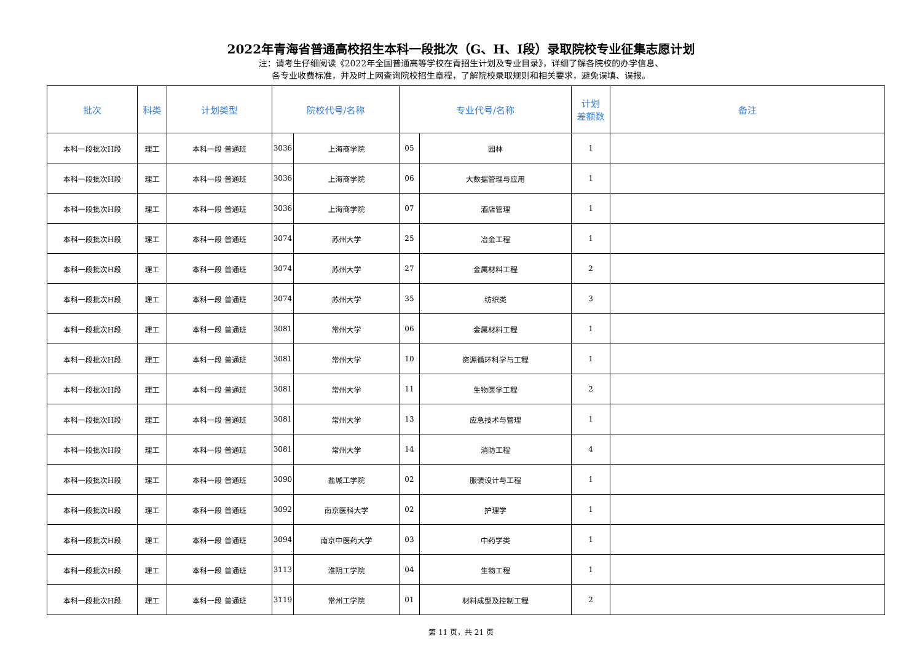2022年青海省普通高校招生本科一段批次（G、H、I段）录取院校专业征集志愿计划
注：请考生仔细阅读《2022年全国普通高等学校在青招生计划及专业目录》，详细了解各院校的办学信息、
各专业收费标准，并及时上网查询院校招生章程，了解院校录取规则和相关要求，避免误填、误报。
| 批次 | 科类 | 计划类型 | 院校代号/名称 | | 专业代号/名称 | | 计划 差额数 | 备注 |
| --- | --- | --- | --- | --- | --- | --- | --- | --- |
| 本科一段批次H段 | 理工 | 本科一段 普通班 | 3036 | 上海商学院 | 05 | 园林 | 1 | |
| 本科一段批次H段 | 理工 | 本科一段 普通班 | 3036 | 上海商学院 | 06 | 大数据管理与应用 | 1 | |
| 本科一段批次H段 | 理工 | 本科一段 普通班 | 3036 | 上海商学院 | 07 | 酒店管理 | 1 | |
| 本科一段批次H段 | 理工 | 本科一段 普通班 | 3074 | 苏州大学 | 25 | 冶金工程 | 1 | |
| 本科一段批次H段 | 理工 | 本科一段 普通班 | 3074 | 苏州大学 | 27 | 金属材料工程 | 2 | |
| 本科一段批次H段 | 理工 | 本科一段 普通班 | 3074 | 苏州大学 | 35 | 纺织类 | 3 | |
| 本科一段批次H段 | 理工 | 本科一段 普通班 | 3081 | 常州大学 | 06 | 金属材料工程 | 1 | |
| 本科一段批次H段 | 理工 | 本科一段 普通班 | 3081 | 常州大学 | 10 | 资源循环科学与工程 | 1 | |
| 本科一段批次H段 | 理工 | 本科一段 普通班 | 3081 | 常州大学 | 11 | 生物医学工程 | 2 | |
| 本科一段批次H段 | 理工 | 本科一段 普通班 | 3081 | 常州大学 | 13 | 应急技术与管理 | 1 | |
| 本科一段批次H段 | 理工 | 本科一段 普通班 | 3081 | 常州大学 | 14 | 消防工程 | 4 | |
| 本科一段批次H段 | 理工 | 本科一段 普通班 | 3090 | 盐城工学院 | 02 | 服装设计与工程 | 1 | |
| 本科一段批次H段 | 理工 | 本科一段 普通班 | 3092 | 南京医科大学 | 02 | 护理学 | 1 | |
| 本科一段批次H段 | 理工 | 本科一段 普通班 | 3094 | 南京中医药大学 | 03 | 中药学类 | 1 | |
| 本科一段批次H段 | 理工 | 本科一段 普通班 | 3113 | 淮阴工学院 | 04 | 生物工程 | 1 | |
| 本科一段批次H段 | 理工 | 本科一段 普通班 | 3119 | 常州工学院 | 01 | 材料成型及控制工程 | 2 | |
第 11 页，共 21 页